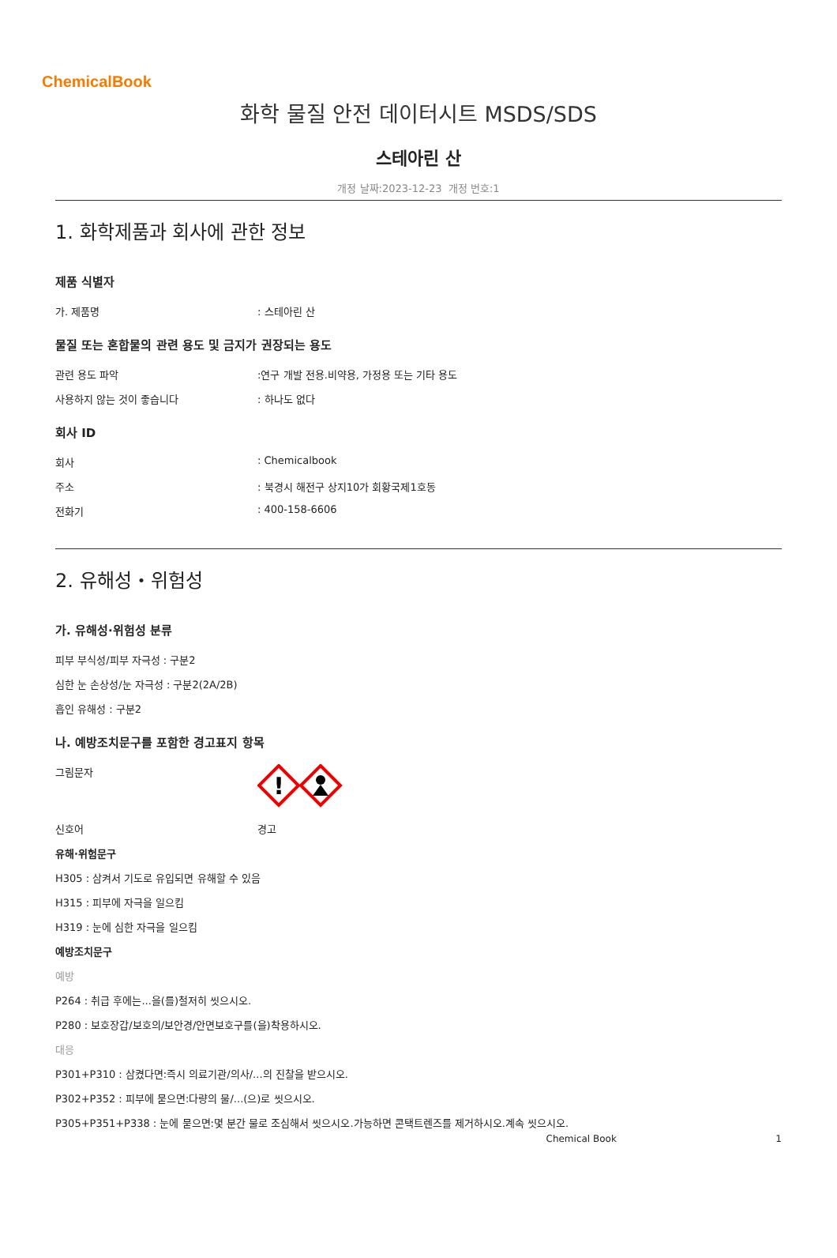ChemicalBook
화학 물질 안전 데이터시트 MSDS/SDS
스테아린 산
개정 날짜:2023-12-23 개정 번호:1
1. 화학제품과 회사에 관한 정보
제품 식별자
가. 제품명: 스테아린 산
물질 또는 혼합물의 관련 용도 및 금지가 권장되는 용도
관련 용도 파악:연구 개발 전용.비약용, 가정용 또는 기타 용도
사용하지 않는 것이 좋습니다: 하나도 없다
회사 ID
회사: Chemicalbook
주소: 북경시 해전구 상지10가 회황국제1호동
전화기: 400-158-6606
2. 유해성・위험성
가. 유해성·위험성 분류
피부 부식성/피부 자극성 : 구분2
심한 눈 손상성/눈 자극성 : 구분2(2A/2B)
흡인 유해성 : 구분2
나. 예방조치문구를 포함한 경고표지 항목
그림문자
!
신호어 경고
유해·위험문구
H305 : 삼켜서 기도로 유입되면 유해할 수 있음
H315 : 피부에 자극을 일으킴
H319 : 눈에 심한 자극을 일으킴
예방조치문구
예방
P264 : 취급 후에는...을(를)철저히 씻으시오.
P280 : 보호장갑/보호의/보안경/안면보호구를(을)착용하시오.
대응
P301+P310 : 삼켰다면:즉시 의료기관/의사/...의 진찰을 받으시오.
P302+P352 : 피부에 묻으면:다량의 물/...(으)로 씻으시오.
P305+P351+P338 : 눈에 묻으면:몇 분간 물로 조심해서 씻으시오.가능하면 콘택트렌즈를 제거하시오.계속 씻으시오.
Chemical Book 1